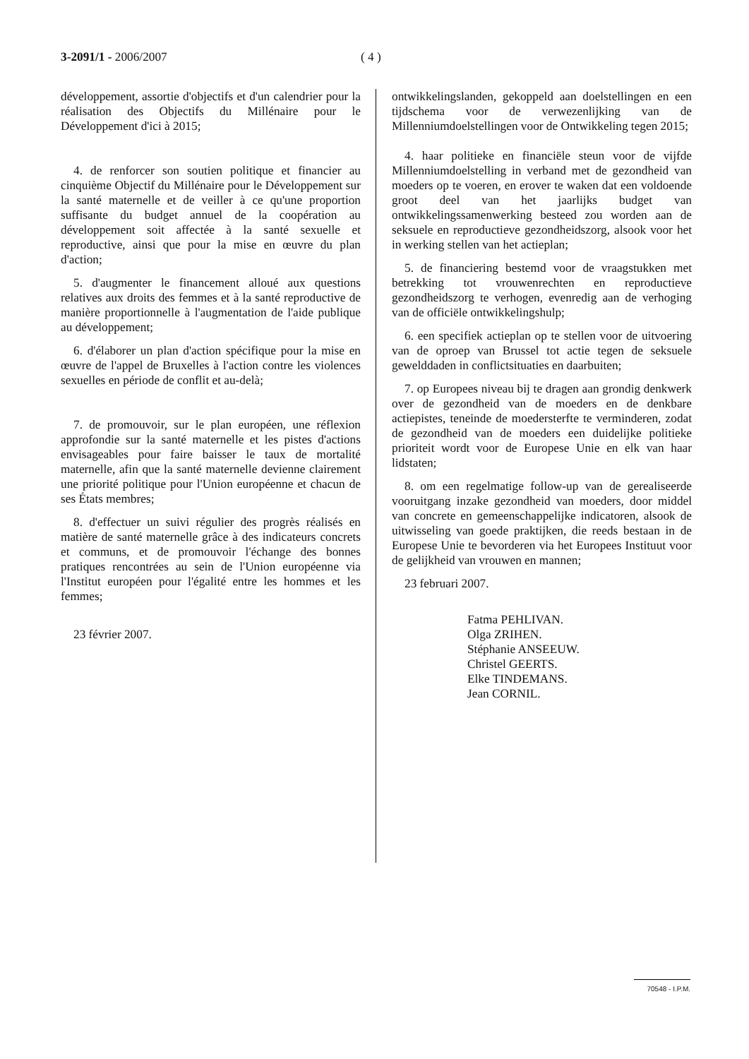3-2091/1 - 2006/2007 ( 4 )
développement, assortie d'objectifs et d'un calendrier pour la réalisation des Objectifs du Millénaire pour le Développement d'ici à 2015;
4. de renforcer son soutien politique et financier au cinquième Objectif du Millénaire pour le Développement sur la santé maternelle et de veiller à ce qu'une proportion suffisante du budget annuel de la coopération au développement soit affectée à la santé sexuelle et reproductive, ainsi que pour la mise en œuvre du plan d'action;
5. d'augmenter le financement alloué aux questions relatives aux droits des femmes et à la santé reproductive de manière proportionnelle à l'augmentation de l'aide publique au développement;
6. d'élaborer un plan d'action spécifique pour la mise en œuvre de l'appel de Bruxelles à l'action contre les violences sexuelles en période de conflit et au-delà;
7. de promouvoir, sur le plan européen, une réflexion approfondie sur la santé maternelle et les pistes d'actions envisageables pour faire baisser le taux de mortalité maternelle, afin que la santé maternelle devienne clairement une priorité politique pour l'Union européenne et chacun de ses États membres;
8. d'effectuer un suivi régulier des progrès réalisés en matière de santé maternelle grâce à des indicateurs concrets et communs, et de promouvoir l'échange des bonnes pratiques rencontrées au sein de l'Union européenne via l'Institut européen pour l'égalité entre les hommes et les femmes;
23 février 2007.
ontwikkelingslanden, gekoppeld aan doelstellingen en een tijdschema voor de verwezenlijking van de Millenniumdoelstellingen voor de Ontwikkeling tegen 2015;
4. haar politieke en financiële steun voor de vijfde Millenniumdoelstelling in verband met de gezondheid van moeders op te voeren, en erover te waken dat een voldoende groot deel van het jaarlijks budget van ontwikkelingssamenwerking besteed zou worden aan de seksuele en reproductieve gezondheidszorg, alsook voor het in werking stellen van het actieplan;
5. de financiering bestemd voor de vraagstukken met betrekking tot vrouwenrechten en reproductieve gezondheidszorg te verhogen, evenredig aan de verhoging van de officiële ontwikkelingshulp;
6. een specifiek actieplan op te stellen voor de uitvoering van de oproep van Brussel tot actie tegen de seksuele gewelddaden in conflictsituaties en daarbuiten;
7. op Europees niveau bij te dragen aan grondig denkwerk over de gezondheid van de moeders en de denkbare actiepistes, teneinde de moedersterfte te verminderen, zodat de gezondheid van de moeders een duidelijke politieke prioriteit wordt voor de Europese Unie en elk van haar lidstaten;
8. om een regelmatige follow-up van de gerealiseerde vooruitgang inzake gezondheid van moeders, door middel van concrete en gemeenschappelijke indicatoren, alsook de uitwisseling van goede praktijken, die reeds bestaan in de Europese Unie te bevorderen via het Europees Instituut voor de gelijkheid van vrouwen en mannen;
23 februari 2007.
Fatma PEHLIVAN.
Olga ZRIHEN.
Stéphanie ANSEEUW.
Christel GEERTS.
Elke TINDEMANS.
Jean CORNIL.
70548 - I.P.M.